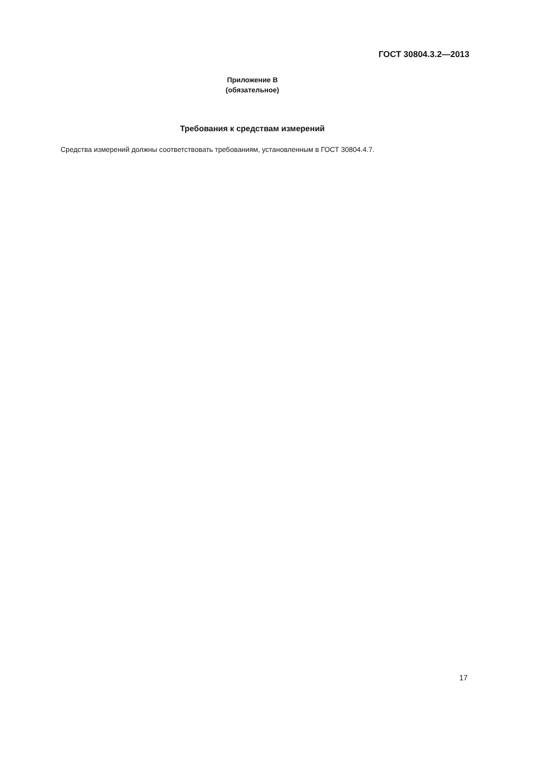ГОСТ 30804.3.2—2013
Приложение В
(обязательное)
Требования к средствам измерений
Средства измерений должны соответствовать требованиям, установленным в ГОСТ 30804.4.7.
17